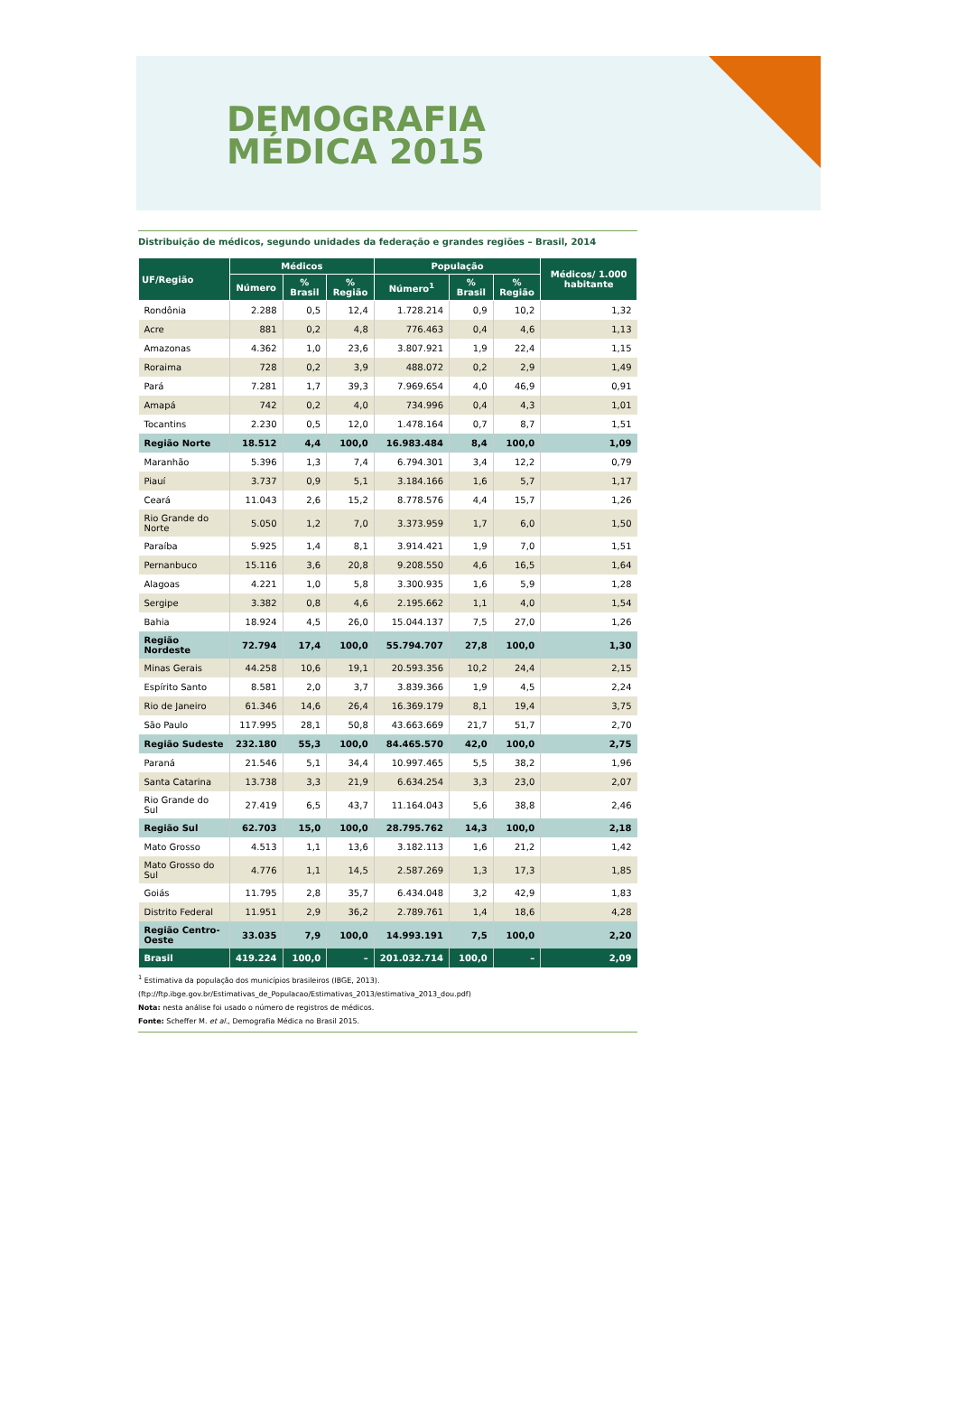DEMOGRAFIA
MÉDICA 2015
Distribuição de médicos, segundo unidades da federação e grandes regiões – Brasil, 2014
| UF/Região | Médicos | | | População | | | Médicos/ 1.000 habitante |
| --- | --- | --- | --- | --- | --- | --- | --- |
| | Número | % Brasil | % Região | Número<sup>1</sup> | % Brasil | % Região | |
| Rondônia | 2.288 | 0,5 | 12,4 | 1.728.214 | 0,9 | 10,2 | 1,32 |
| Acre | 881 | 0,2 | 4,8 | 776.463 | 0,4 | 4,6 | 1,13 |
| Amazonas | 4.362 | 1,0 | 23,6 | 3.807.921 | 1,9 | 22,4 | 1,15 |
| Roraima | 728 | 0,2 | 3,9 | 488.072 | 0,2 | 2,9 | 1,49 |
| Pará | 7.281 | 1,7 | 39,3 | 7.969.654 | 4,0 | 46,9 | 0,91 |
| Amapá | 742 | 0,2 | 4,0 | 734.996 | 0,4 | 4,3 | 1,01 |
| Tocantins | 2.230 | 0,5 | 12,0 | 1.478.164 | 0,7 | 8,7 | 1,51 |
| Região Norte | 18.512 | 4,4 | 100,0 | 16.983.484 | 8,4 | 100,0 | 1,09 |
| Maranhão | 5.396 | 1,3 | 7,4 | 6.794.301 | 3,4 | 12,2 | 0,79 |
| Piauí | 3.737 | 0,9 | 5,1 | 3.184.166 | 1,6 | 5,7 | 1,17 |
| Ceará | 11.043 | 2,6 | 15,2 | 8.778.576 | 4,4 | 15,7 | 1,26 |
| Rio Grande do Norte | 5.050 | 1,2 | 7,0 | 3.373.959 | 1,7 | 6,0 | 1,50 |
| Paraíba | 5.925 | 1,4 | 8,1 | 3.914.421 | 1,9 | 7,0 | 1,51 |
| Pernanbuco | 15.116 | 3,6 | 20,8 | 9.208.550 | 4,6 | 16,5 | 1,64 |
| Alagoas | 4.221 | 1,0 | 5,8 | 3.300.935 | 1,6 | 5,9 | 1,28 |
| Sergipe | 3.382 | 0,8 | 4,6 | 2.195.662 | 1,1 | 4,0 | 1,54 |
| Bahia | 18.924 | 4,5 | 26,0 | 15.044.137 | 7,5 | 27,0 | 1,26 |
| Região Nordeste | 72.794 | 17,4 | 100,0 | 55.794.707 | 27,8 | 100,0 | 1,30 |
| Minas Gerais | 44.258 | 10,6 | 19,1 | 20.593.356 | 10,2 | 24,4 | 2,15 |
| Espírito Santo | 8.581 | 2,0 | 3,7 | 3.839.366 | 1,9 | 4,5 | 2,24 |
| Rio de Janeiro | 61.346 | 14,6 | 26,4 | 16.369.179 | 8,1 | 19,4 | 3,75 |
| São Paulo | 117.995 | 28,1 | 50,8 | 43.663.669 | 21,7 | 51,7 | 2,70 |
| Região Sudeste | 232.180 | 55,3 | 100,0 | 84.465.570 | 42,0 | 100,0 | 2,75 |
| Paraná | 21.546 | 5,1 | 34,4 | 10.997.465 | 5,5 | 38,2 | 1,96 |
| Santa Catarina | 13.738 | 3,3 | 21,9 | 6.634.254 | 3,3 | 23,0 | 2,07 |
| Rio Grande do Sul | 27.419 | 6,5 | 43,7 | 11.164.043 | 5,6 | 38,8 | 2,46 |
| Região Sul | 62.703 | 15,0 | 100,0 | 28.795.762 | 14,3 | 100,0 | 2,18 |
| Mato Grosso | 4.513 | 1,1 | 13,6 | 3.182.113 | 1,6 | 21,2 | 1,42 |
| Mato Grosso do Sul | 4.776 | 1,1 | 14,5 | 2.587.269 | 1,3 | 17,3 | 1,85 |
| Goiás | 11.795 | 2,8 | 35,7 | 6.434.048 | 3,2 | 42,9 | 1,83 |
| Distrito Federal | 11.951 | 2,9 | 36,2 | 2.789.761 | 1,4 | 18,6 | 4,28 |
| Região Centro-Oeste | 33.035 | 7,9 | 100,0 | 14.993.191 | 7,5 | 100,0 | 2,20 |
| Brasil | 419.224 | 100,0 | – | 201.032.714 | 100,0 | – | 2,09 |
<sup>1</sup> Estimativa da população dos municípios brasileiros (IBGE, 2013).
(ftp://ftp.ibge.gov.br/Estimativas_de_Populacao/Estimativas_2013/estimativa_2013_dou.pdf)
Nota: nesta análise foi usado o número de registros de médicos.
Fonte: Scheffer M. et al., Demografia Médica no Brasil 2015.